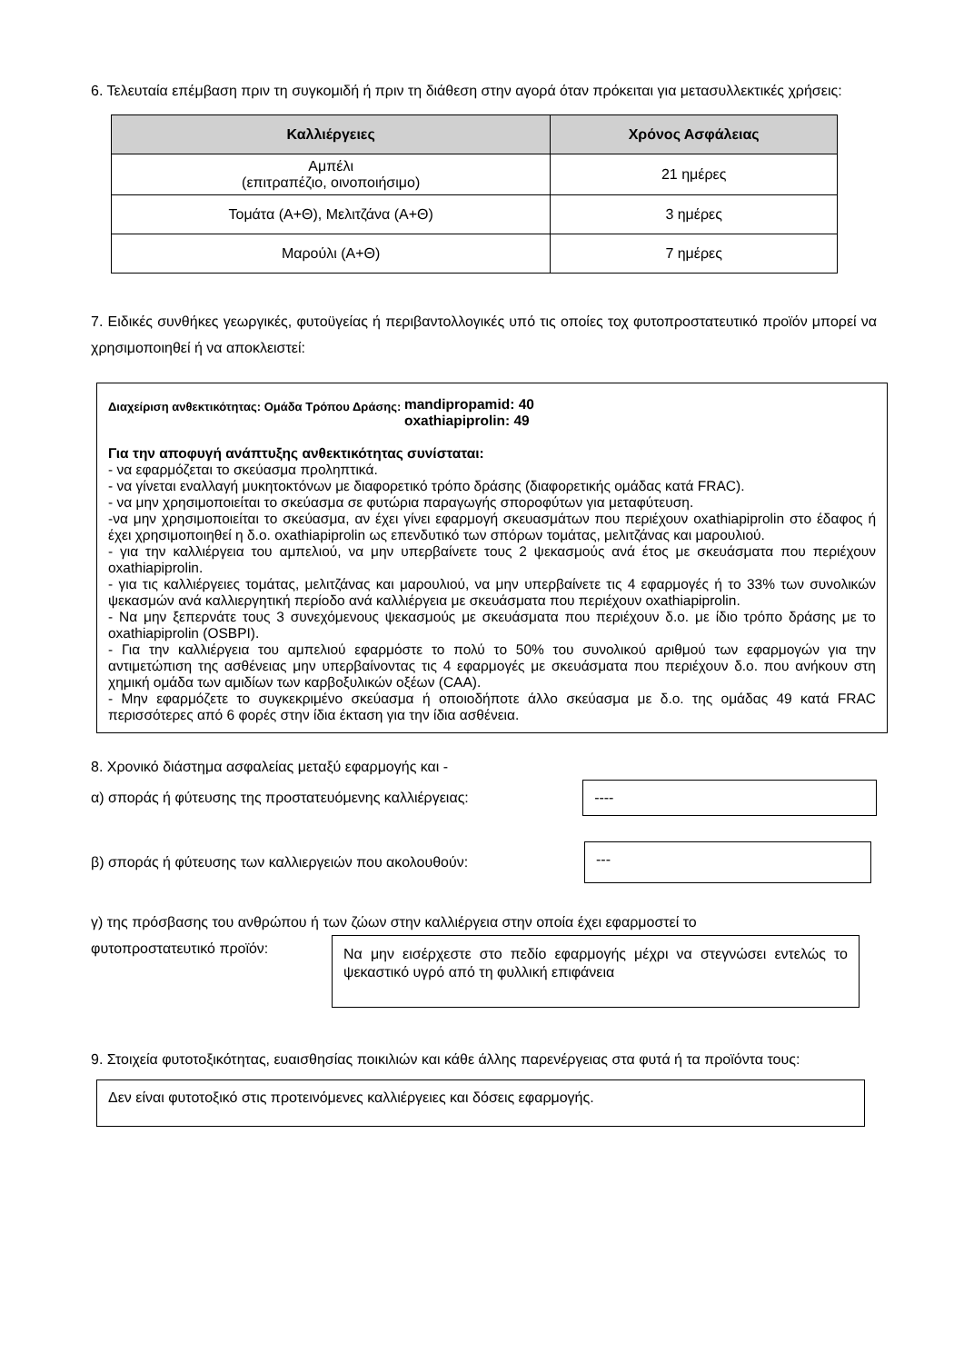6. Τελευταία επέμβαση πριν τη συγκομιδή ή πριν τη διάθεση στην αγορά όταν πρόκειται για μετασυλλεκτικές χρήσεις:
| Καλλιέργειες | Χρόνος Ασφάλειας |
| --- | --- |
| Αμπέλι (επιτραπέζιο, οινοποιήσιμο) | 21 ημέρες |
| Τομάτα (Α+Θ), Μελιτζάνα (Α+Θ) | 3 ημέρες |
| Μαρούλι (Α+Θ) | 7 ημέρες |
7. Ειδικές συνθήκες γεωργικές, φυτοϋγείας ή περιβαντολλογικές υπό τις οποίες τοχ φυτοπροστατευτικό προϊόν μπορεί να χρησιμοποιηθεί ή να αποκλειστεί:
Διαχείριση ανθεκτικότητας: Ομάδα Τρόπου Δράσης: mandipropamid: 40
oxathiapiprolin: 49
Για την αποφυγή ανάπτυξης ανθεκτικότητας συνίσταται:
- να εφαρμόζεται το σκεύασμα προληπτικά.
- να γίνεται εναλλαγή μυκητοκτόνων με διαφορετικό τρόπο δράσης (διαφορετικής ομάδας κατά FRAC).
- να μην χρησιμοποιείται το σκεύασμα σε φυτώρια παραγωγής σποροφύτων για μεταφύτευση.
-να μην χρησιμοποιείται το σκεύασμα, αν έχει γίνει εφαρμογή σκευασμάτων που περιέχουν oxathiapiprolin στο έδαφος ή έχει χρησιμοποιηθεί η δ.ο. oxathiapiprolin ως επενδυτικό των σπόρων τομάτας, μελιτζάνας και μαρουλιού.
- για την καλλιέργεια του αμπελιού, να μην υπερβαίνετε τους 2 ψεκασμούς ανά έτος με σκευάσματα που περιέχουν oxathiapiprolin.
- για τις καλλιέργειες τομάτας, μελιτζάνας και μαρουλιού, να μην υπερβαίνετε τις 4 εφαρμογές ή το 33% των συνολικών ψεκασμών ανά καλλιεργητική περίοδο ανά καλλιέργεια με σκευάσματα που περιέχουν oxathiapiprolin.
- Να μην ξεπερνάτε τους 3 συνεχόμενους ψεκασμούς με σκευάσματα που περιέχουν δ.ο. με ίδιο τρόπο δράσης με το oxathiapiprolin (OSBPI).
- Για την καλλιέργεια του αμπελιού εφαρμόστε το πολύ το 50% του συνολικού αριθμού των εφαρμογών για την αντιμετώπιση της ασθένειας μην υπερβαίνοντας τις 4 εφαρμογές με σκευάσματα που περιέχουν δ.ο. που ανήκουν στη χημική ομάδα των αμιδίων των καρβοξυλικών οξέων (CAA).
- Μην εφαρμόζετε το συγκεκριμένο σκεύασμα ή οποιοδήποτε άλλο σκεύασμα με δ.ο. της ομάδας 49 κατά FRAC περισσότερες από 6 φορές στην ίδια έκταση για την ίδια ασθένεια.
8. Χρονικό διάστημα ασφαλείας μεταξύ εφαρμογής και -
α) σποράς ή φύτευσης της προστατευόμενης καλλιέργειας:
----
β) σποράς ή φύτευσης των καλλιεργειών που ακολουθούν:
---
γ) της πρόσβασης του ανθρώπου ή των ζώων στην καλλιέργεια στην οποία έχει εφαρμοστεί το
φυτοπροστατευτικό προϊόν:
Να μην εισέρχεστε στο πεδίο εφαρμογής μέχρι να στεγνώσει εντελώς το ψεκαστικό υγρό από τη φυλλική επιφάνεια
9. Στοιχεία φυτοτοξικότητας, ευαισθησίας ποικιλιών και κάθε άλλης παρενέργειας στα φυτά ή τα προϊόντα τους:
Δεν είναι φυτοτοξικό στις προτεινόμενες καλλιέργειες και δόσεις εφαρμογής.